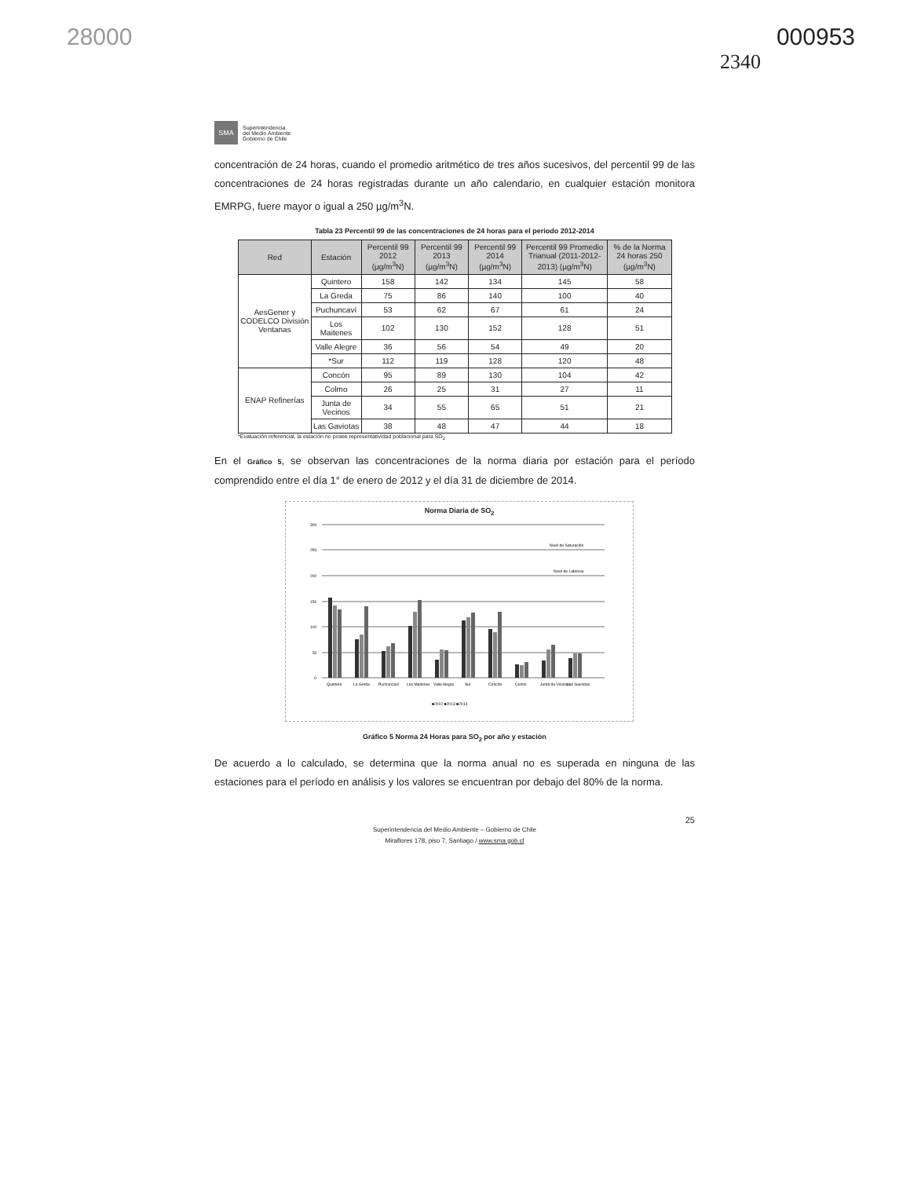28000 000953
2340
SMA
Superintendencia
del Medio Ambiente
Gobierno de Chile
concentración de 24 horas, cuando el promedio aritmético de tres años sucesivos, del percentil 99 de las concentraciones de 24 horas registradas durante un año calendario, en cualquier estación monitora EMRPG, fuere mayor o igual a 250 µg/m<sup>3</sup>N.
Tabla 23 Percentil 99 de las concentraciones de 24 horas para el periodo 2012-2014
| Red | Estación | Percentil 99 2012 (µg/m<sup>3</sup>N) | Percentil 99 2013 (µg/m<sup>3</sup>N) | Percentil 99 2014 (µg/m<sup>3</sup>N) | Percentil 99 Promedio Trianual (2011-2012-2013) (µg/m<sup>3</sup>N) | % de la Norma 24 horas 250 (µg/m<sup>3</sup>N) |
| --- | --- | --- | --- | --- | --- | --- |
| AesGener y CODELCO División Ventanas | Quintero | 158 | 142 | 134 | 145 | 58 |
| | La Greda | 75 | 86 | 140 | 100 | 40 |
| | Puchuncaví | 53 | 62 | 67 | 61 | 24 |
| | Los Maitenes | 102 | 130 | 152 | 128 | 51 |
| | Valle Alegre | 36 | 56 | 54 | 49 | 20 |
| | *Sur | 112 | 119 | 128 | 120 | 48 |
| ENAP Refinerías | Concón | 95 | 89 | 130 | 104 | 42 |
| | Colmo | 26 | 25 | 31 | 27 | 11 |
| | Junta de Vecinos | 34 | 55 | 65 | 51 | 21 |
| | Las Gaviotas | 38 | 48 | 47 | 44 | 18 |
*Evaluación referencial, la estación no posee representatividad poblacional para SO<sub>2</sub>
En el Gráfico 5, se observan las concentraciones de la norma diaria por estación para el período comprendido entre el día 1° de enero de 2012 y el día 31 de diciembre de 2014.
Norma Diaria de SO<sub>2</sub>
300
250
200
150
100
50
0
Nivel de Saturación
Nivel de Latencia
Quintero
La Greda
Puchuncaví
Los Maitenes
Valle Alegre
Sur
Concón
Colmo
Junta de Vecinos
Las Gaviotas
■2012 ■2013 ■2014
Gráfico 5 Norma 24 Horas para SO<sub>2</sub> por año y estación
De acuerdo a lo calculado, se determina que la norma anual no es superada en ninguna de las estaciones para el período en análisis y los valores se encuentran por debajo del 80% de la norma.
25
Superintendencia del Medio Ambiente – Gobierno de Chile
Miraflores 178, piso 7, Santiago / www.sma.gob.cl